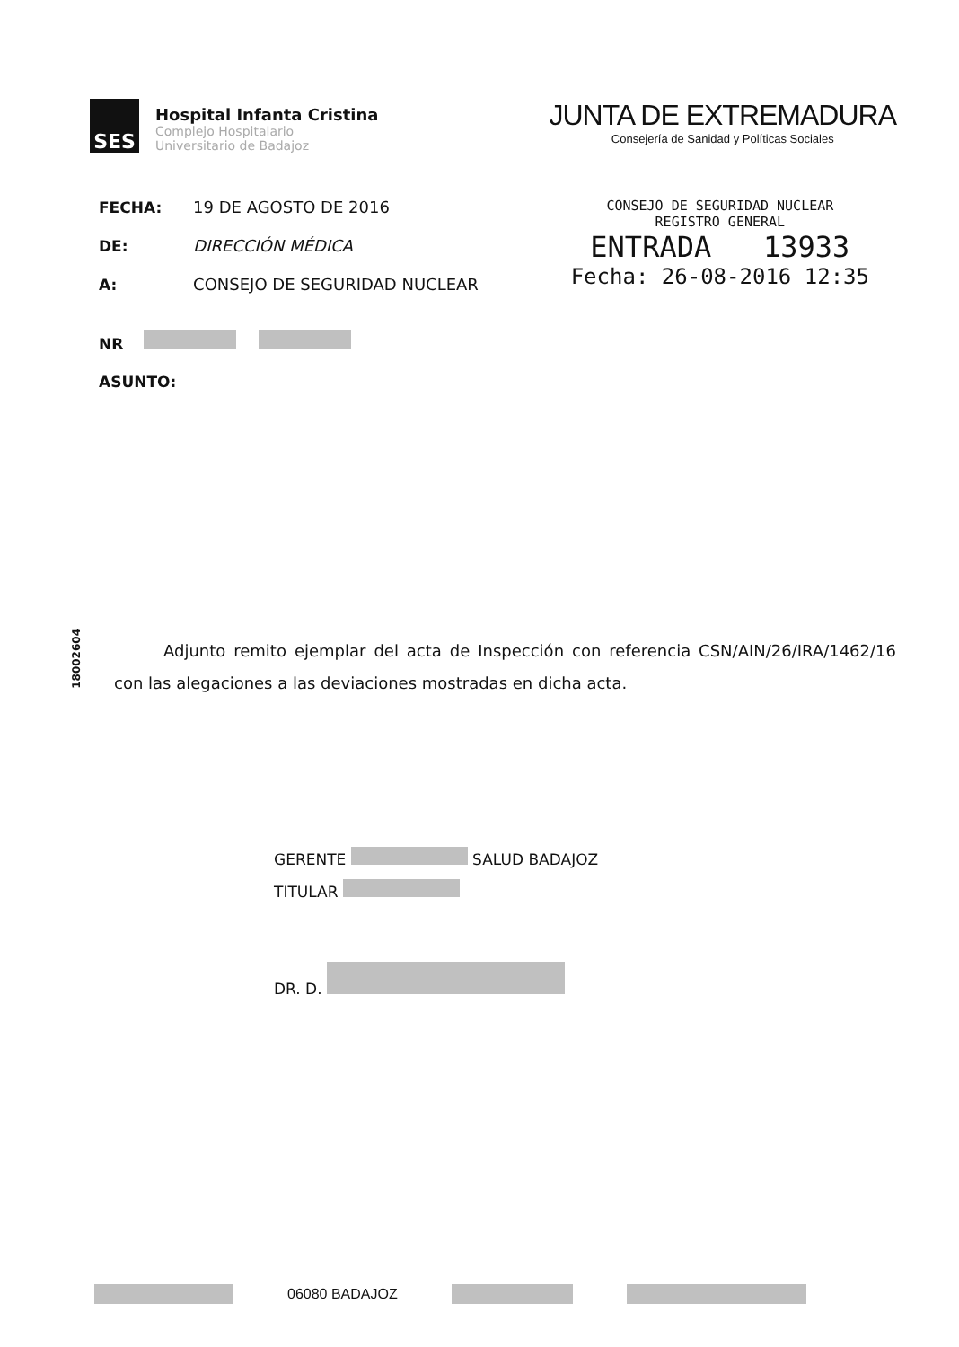SES
Hospital Infanta Cristina
Complejo Hospitalario
Universitario de Badajoz
JUNTA DE EXTREMADURA
Consejería de Sanidad y Políticas Sociales
FECHA: 19 DE AGOSTO DE 2016
DE: DIRECCIÓN MÉDICA
A: CONSEJO DE SEGURIDAD NUCLEAR
NR
ASUNTO:
CONSEJO DE SEGURIDAD NUCLEAR
REGISTRO GENERAL
ENTRADA 13933
Fecha: 26-08-2016 12:35
18002604
Adjunto remito ejemplar del acta de Inspección con referencia CSN/AIN/26/IRA/1462/16 con las alegaciones a las deviaciones mostradas en dicha acta.
GERENTE SALUD BADAJOZ
TITULAR
DR. D.
06080 BADAJOZ